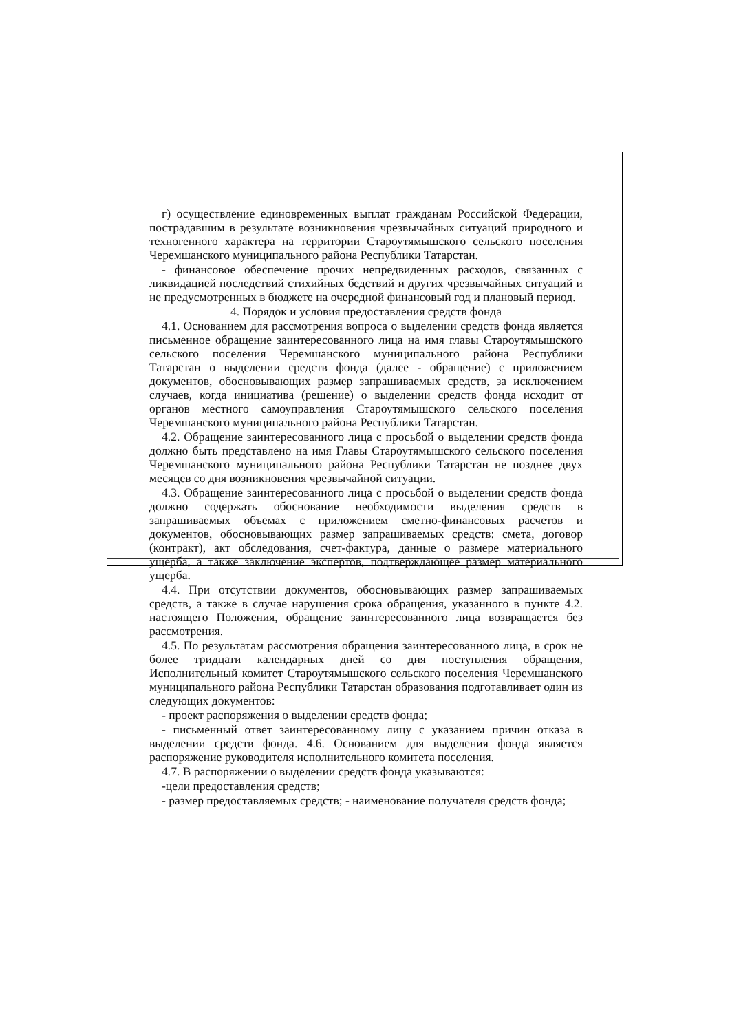г) осуществление единовременных выплат гражданам Российской Федерации, пострадавшим в результате возникновения чрезвычайных ситуаций природного и техногенного характера на территории Староутямышского сельского поселения Черемшанского муниципального района Республики Татарстан.
- финансовое обеспечение прочих непредвиденных расходов, связанных с ликвидацией последствий стихийных бедствий и других чрезвычайных ситуаций и не предусмотренных в бюджете на очередной финансовый год и плановый период.
4. Порядок и условия предоставления средств фонда
4.1. Основанием для рассмотрения вопроса о выделении средств фонда является письменное обращение заинтересованного лица на имя главы Староутямышского сельского поселения Черемшанского муниципального района Республики Татарстан о выделении средств фонда (далее - обращение) с приложением документов, обосновывающих размер запрашиваемых средств, за исключением случаев, когда инициатива (решение) о выделении средств фонда исходит от органов местного самоуправления Староутямышского сельского поселения Черемшанского муниципального района Республики Татарстан.
4.2. Обращение заинтересованного лица с просьбой о выделении средств фонда должно быть представлено на имя Главы Староутямышского сельского поселения Черемшанского муниципального района Республики Татарстан не позднее двух месяцев со дня возникновения чрезвычайной ситуации.
4.3. Обращение заинтересованного лица с просьбой о выделении средств фонда должно содержать обоснование необходимости выделения средств в запрашиваемых объемах с приложением сметно-финансовых расчетов и документов, обосновывающих размер запрашиваемых средств: смета, договор (контракт), акт обследования, счет-фактура, данные о размере материального ущерба, а также заключение экспертов, подтверждающее размер материального ущерба.
4.4. При отсутствии документов, обосновывающих размер запрашиваемых средств, а также в случае нарушения срока обращения, указанного в пункте 4.2. настоящего Положения, обращение заинтересованного лица возвращается без рассмотрения.
4.5. По результатам рассмотрения обращения заинтересованного лица, в срок не более тридцати календарных дней со дня поступления обращения, Исполнительный комитет Староутямышского сельского поселения Черемшанского муниципального района Республики Татарстан образования подготавливает один из следующих документов:
- проект распоряжения о выделении средств фонда;
- письменный ответ заинтересованному лицу с указанием причин отказа в выделении средств фонда. 4.6. Основанием для выделения фонда является распоряжение руководителя исполнительного комитета поселения.
4.7. В распоряжении о выделении средств фонда указываются:
-цели предоставления средств;
- размер предоставляемых средств; - наименование получателя средств фонда;